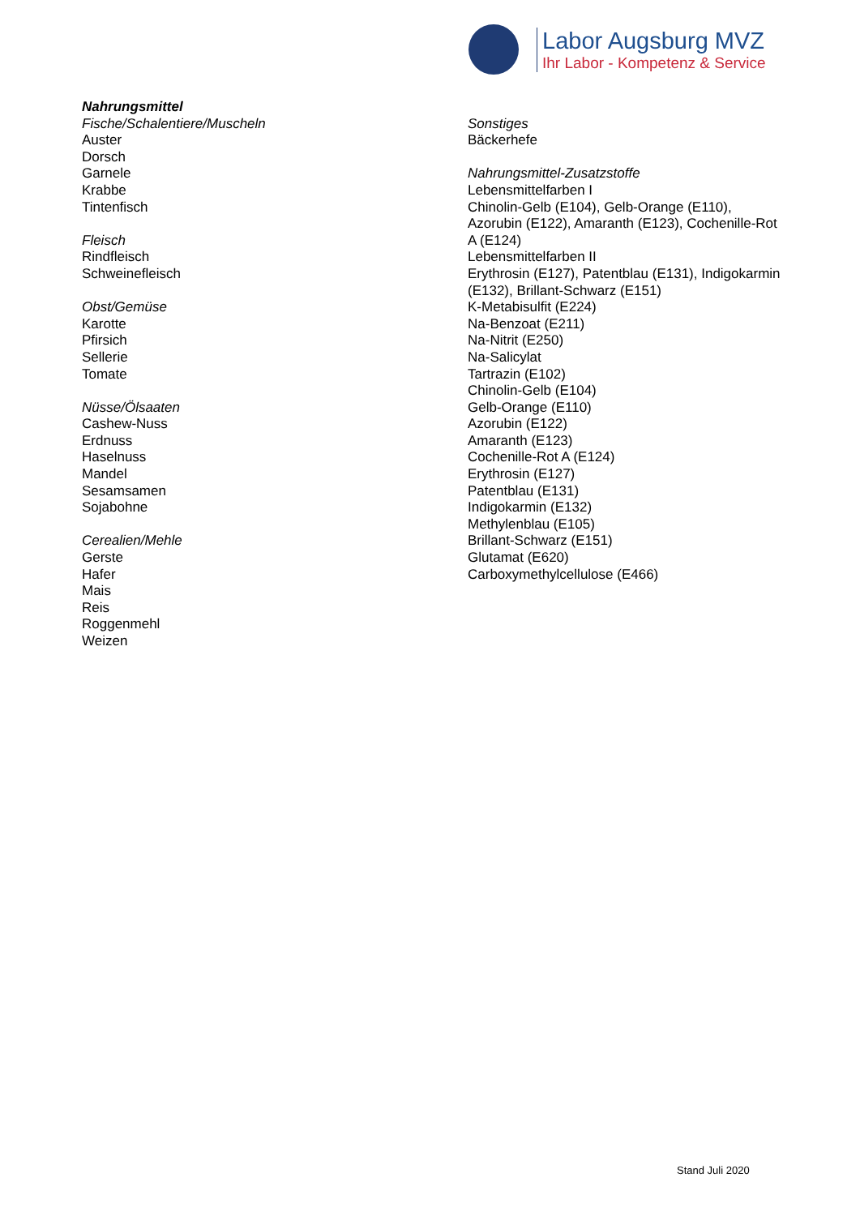Labor Augsburg MVZ
Ihr Labor - Kompetenz & Service
Nahrungsmittel
Fische/Schalentiere/Muscheln
Auster
Dorsch
Garnele
Krabbe
Tintenfisch
Fleisch
Rindfleisch
Schweinefleisch
Obst/Gemüse
Karotte
Pfirsich
Sellerie
Tomate
Nüsse/Ölsaaten
Cashew-Nuss
Erdnuss
Haselnuss
Mandel
Sesamsamen
Sojabohne
Cerealien/Mehle
Gerste
Hafer
Mais
Reis
Roggenmehl
Weizen
Sonstiges
Bäckerhefe
Nahrungsmittel-Zusatzstoffe
Lebensmittelfarben I
Chinolin-Gelb (E104), Gelb-Orange (E110), Azorubin (E122), Amaranth (E123), Cochenille-Rot A (E124)
Lebensmittelfarben II
Erythrosin (E127), Patentblau (E131), Indigokarmin (E132), Brillant-Schwarz (E151)
K-Metabisulfit (E224)
Na-Benzoat (E211)
Na-Nitrit (E250)
Na-Salicylat
Tartrazin (E102)
Chinolin-Gelb (E104)
Gelb-Orange (E110)
Azorubin (E122)
Amaranth (E123)
Cochenille-Rot A (E124)
Erythrosin (E127)
Patentblau (E131)
Indigokarmin (E132)
Methylenblau (E105)
Brillant-Schwarz (E151)
Glutamat (E620)
Carboxymethylcellulose (E466)
Stand Juli 2020